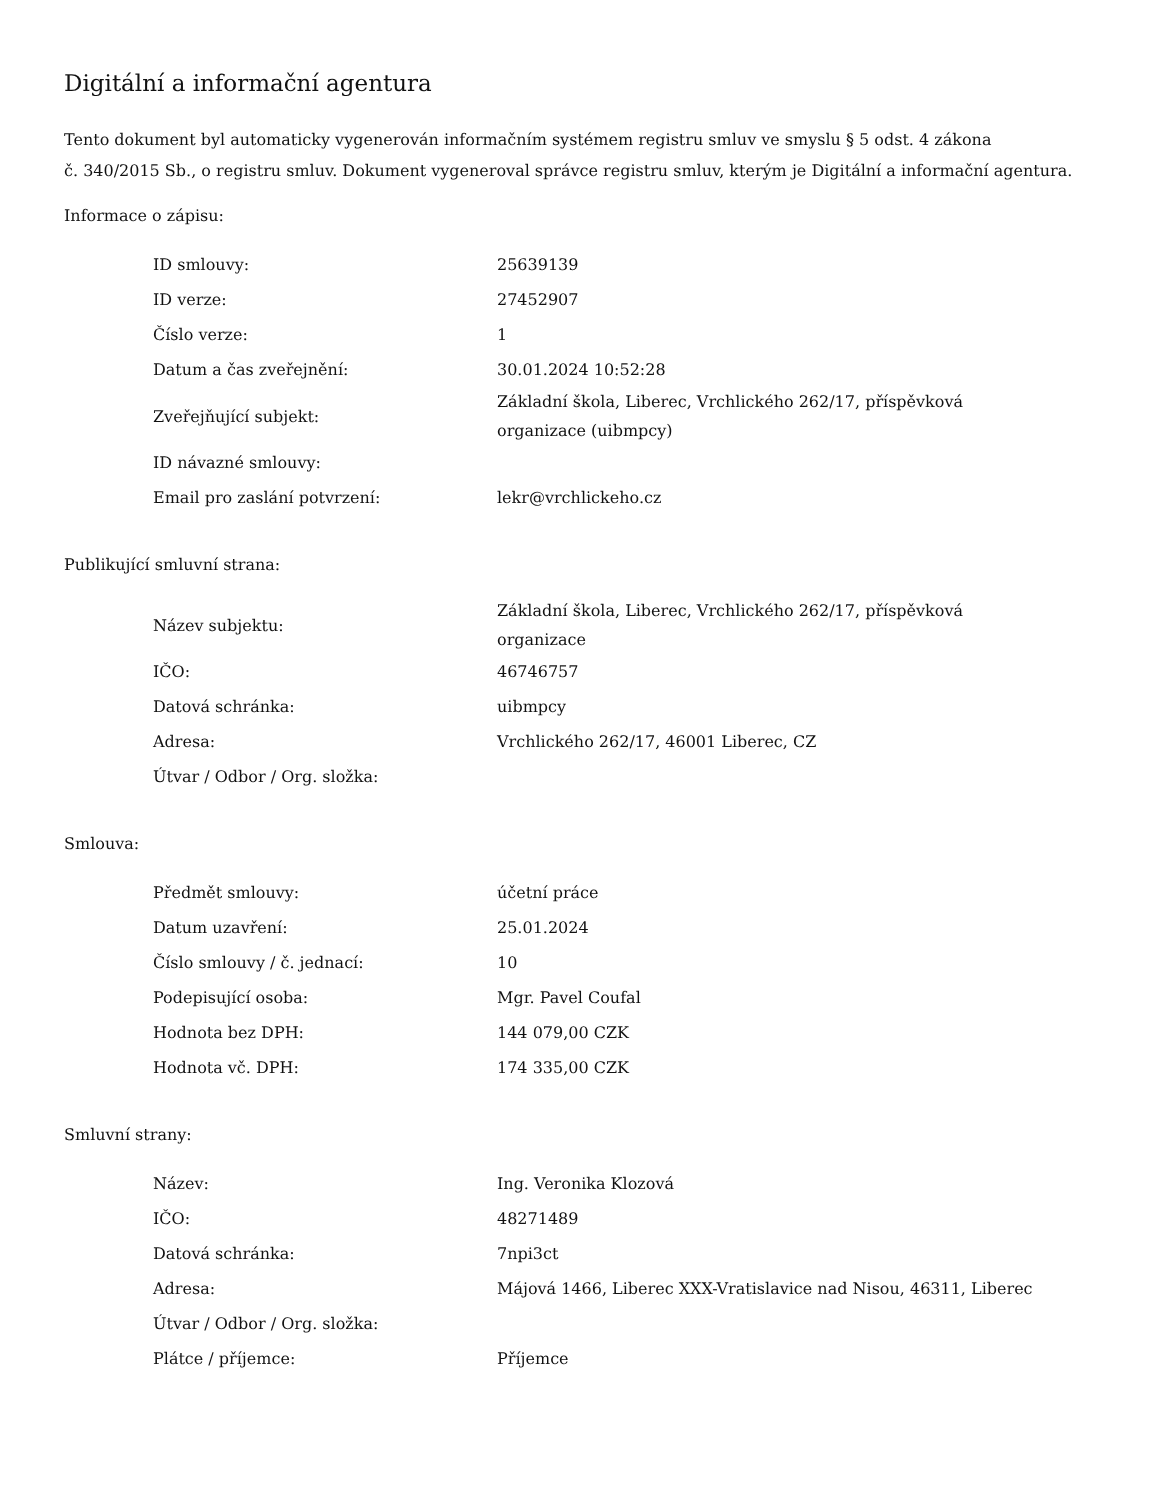Digitální a informační agentura
Tento dokument byl automaticky vygenerován informačním systémem registru smluv ve smyslu § 5 odst. 4 zákona
č. 340/2015 Sb., o registru smluv. Dokument vygeneroval správce registru smluv, kterým je Digitální a informační agentura.
Informace o zápisu:
| ID smlouvy: | 25639139 |
| ID verze: | 27452907 |
| Číslo verze: | 1 |
| Datum a čas zveřejnění: | 30.01.2024 10:52:28 |
| Zveřejňující subjekt: | Základní škola, Liberec, Vrchlického 262/17, příspěvková organizace (uibmpcy) |
| ID návazné smlouvy: | |
| Email pro zaslání potvrzení: | lekr@vrchlickeho.cz |
Publikující smluvní strana:
| Název subjektu: | Základní škola, Liberec, Vrchlického 262/17, příspěvková organizace |
| IČO: | 46746757 |
| Datová schránka: | uibmpcy |
| Adresa: | Vrchlického 262/17, 46001 Liberec, CZ |
| Útvar / Odbor / Org. složka: | |
Smlouva:
| Předmět smlouvy: | účetní práce |
| Datum uzavření: | 25.01.2024 |
| Číslo smlouvy / č. jednací: | 10 |
| Podepisující osoba: | Mgr. Pavel Coufal |
| Hodnota bez DPH: | 144 079,00 CZK |
| Hodnota vč. DPH: | 174 335,00 CZK |
Smluvní strany:
| Název: | Ing. Veronika Klozová |
| IČO: | 48271489 |
| Datová schránka: | 7npi3ct |
| Adresa: | Májová 1466, Liberec XXX-Vratislavice nad Nisou, 46311, Liberec |
| Útvar / Odbor / Org. složka: | |
| Plátce / příjemce: | Příjemce |